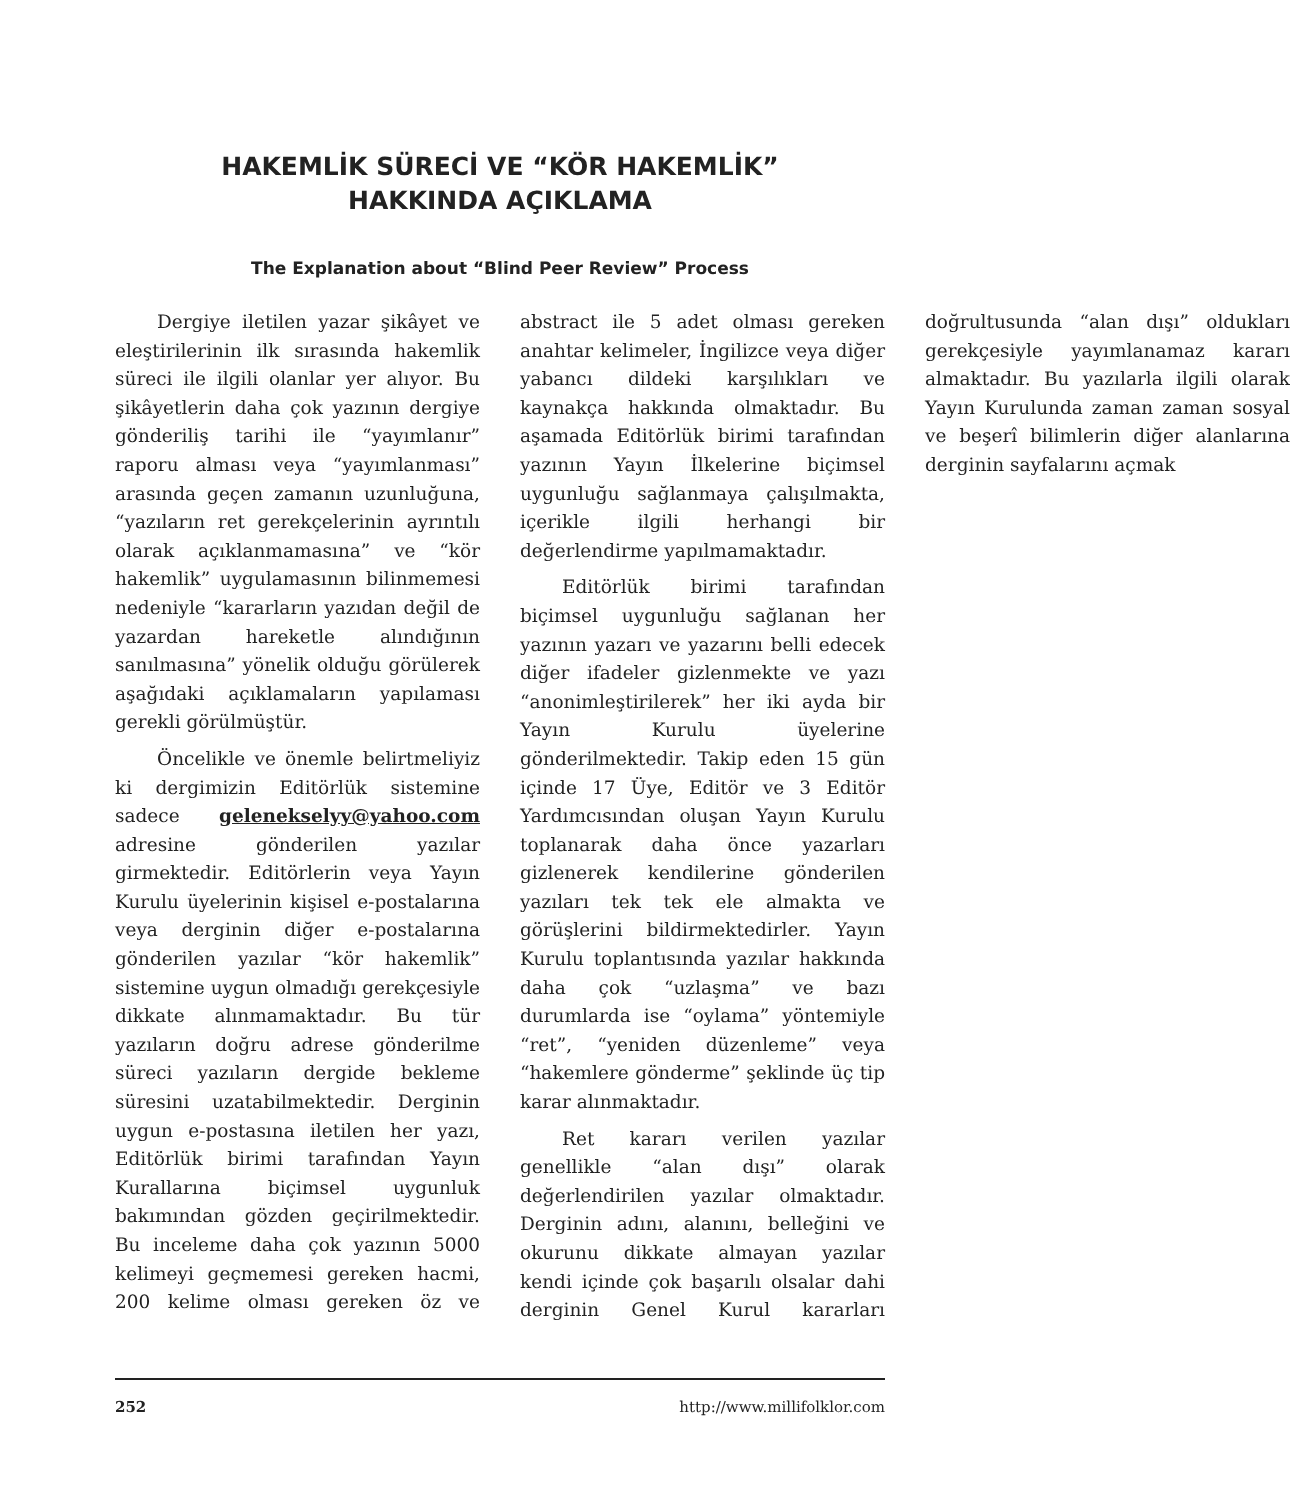HAKEMLİK SÜRECİ VE “KÖR HAKEMLİK”
HAKKINDA AÇIKLAMA
The Explanation about “Blind Peer Review” Process
Dergiye iletilen yazar şikâyet ve eleştirilerinin ilk sırasında hakemlik süreci ile ilgili olanlar yer alıyor. Bu şikâyetlerin daha çok yazının dergiye gönderiliş tarihi ile “yayımlanır” raporu alması veya “yayımlanması” arasında geçen zamanın uzunluğuna, “yazıların ret gerekçelerinin ayrıntılı olarak açıklanmamasına” ve “kör hakemlik” uygulamasının bilinmemesi nedeniyle “kararların yazıdan değil de yazardan hareketle alındığının sanılmasına” yönelik olduğu görülerek aşağıdaki açıklamaların yapılaması gerekli görülmüştür.
Öncelikle ve önemle belirtmeliyiz ki dergimizin Editörlük sistemine sadece geleneksel­yy@yahoo.com adresine gönderilen yazılar girmektedir. Editörlerin veya Yayın Kurulu üyelerinin kişisel e-postalarına veya derginin diğer e-postalarına gönderilen yazılar “kör hakemlik” sistemine uygun olmadığı gerekçesiyle dikkate alınmamaktadır. Bu tür yazıların doğru adrese gönderilme süreci yazıların dergide bekleme süresini uzatabilmektedir. Derginin uygun e-postasına iletilen her yazı, Editörlük birimi tarafından Yayın Kurallarına biçimsel uygunluk bakımından gözden geçirilmektedir. Bu inceleme daha çok yazının 5000 kelimeyi geçmemesi gereken hacmi, 200 kelime olması gereken öz ve abstract ile 5 adet olması gereken anahtar kelimeler, İngilizce veya diğer yabancı dildeki karşılıkları ve kaynakça hakkında olmaktadır. Bu aşamada Editörlük birimi tarafından yazının Yayın İlkelerine biçimsel uygunluğu sağlanmaya çalışılmakta, içerikle ilgili herhangi bir değerlendirme yapılmamaktadır.
Editörlük birimi tarafından biçimsel uygunluğu sağlanan her yazının yazarı ve yazarını belli edecek diğer ifadeler gizlenmekte ve yazı “anonimleştirilerek” her iki ayda bir Yayın Kurulu üyelerine gönderilmektedir. Takip eden 15 gün içinde 17 Üye, Editör ve 3 Editör Yardımcısından oluşan Yayın Kurulu toplanarak daha önce yazarları gizlenerek kendilerine gönderilen yazıları tek tek ele almakta ve görüşlerini bildirmektedirler. Yayın Kurulu toplantısında yazılar hakkında daha çok “uzlaşma” ve bazı durumlarda ise “oylama” yöntemiyle “ret”, “yeniden düzenleme” veya “hakemlere gönderme” şeklinde üç tip karar alınmaktadır.
Ret kararı verilen yazılar genellikle “alan dışı” olarak değerlendirilen yazılar olmaktadır. Derginin adını, alanını, belleğini ve okurunu dikkate almayan yazılar kendi içinde çok başarılı olsalar dahi derginin Genel Kurul kararları doğrultusunda “alan dışı” oldukları gerekçesiyle yayımlanamaz kararı almaktadır. Bu yazılarla ilgili olarak Yayın Kurulunda zaman zaman sosyal ve beşerî bilimlerin diğer alanlarına derginin sayfalarını açmak
252 http://www.millifolklor.com